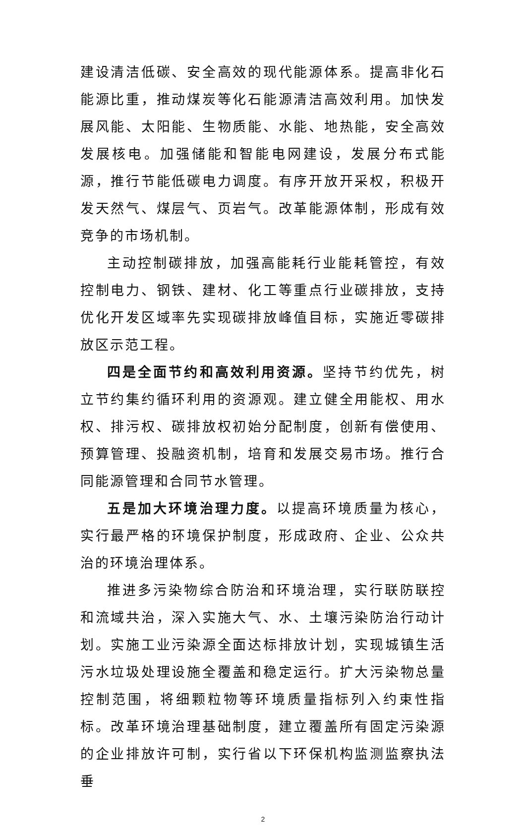建设清洁低碳、安全高效的现代能源体系。提高非化石能源比重，推动煤炭等化石能源清洁高效利用。加快发展风能、太阳能、生物质能、水能、地热能，安全高效发展核电。加强储能和智能电网建设，发展分布式能源，推行节能低碳电力调度。有序开放开采权，积极开发天然气、煤层气、页岩气。改革能源体制，形成有效竞争的市场机制。
主动控制碳排放，加强高能耗行业能耗管控，有效控制电力、钢铁、建材、化工等重点行业碳排放，支持优化开发区域率先实现碳排放峰值目标，实施近零碳排放区示范工程。
四是全面节约和高效利用资源。坚持节约优先，树立节约集约循环利用的资源观。建立健全用能权、用水权、排污权、碳排放权初始分配制度，创新有偿使用、预算管理、投融资机制，培育和发展交易市场。推行合同能源管理和合同节水管理。
五是加大环境治理力度。以提高环境质量为核心，实行最严格的环境保护制度，形成政府、企业、公众共治的环境治理体系。
推进多污染物综合防治和环境治理，实行联防联控和流域共治，深入实施大气、水、土壤污染防治行动计划。实施工业污染源全面达标排放计划，实现城镇生活污水垃圾处理设施全覆盖和稳定运行。扩大污染物总量控制范围，将细颗粒物等环境质量指标列入约束性指标。改革环境治理基础制度，建立覆盖所有固定污染源的企业排放许可制，实行省以下环保机构监测监察执法垂
2